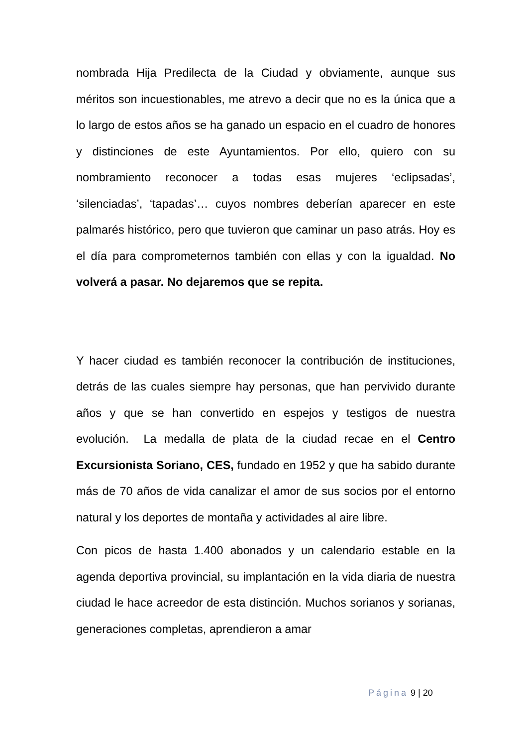nombrada Hija Predilecta de la Ciudad y obviamente, aunque sus méritos son incuestionables, me atrevo a decir que no es la única que a lo largo de estos años se ha ganado un espacio en el cuadro de honores y distinciones de este Ayuntamientos. Por ello, quiero con su nombramiento reconocer a todas esas mujeres ‘eclipsadas’, ‘silenciadas’, ‘tapadas’… cuyos nombres deberían aparecer en este palmarés histórico, pero que tuvieron que caminar un paso atrás. Hoy es el día para comprometernos también con ellas y con la igualdad. No volverá a pasar. No dejaremos que se repita.
Y hacer ciudad es también reconocer la contribución de instituciones, detrás de las cuales siempre hay personas, que han pervivido durante años y que se han convertido en espejos y testigos de nuestra evolución. La medalla de plata de la ciudad recae en el Centro Excursionista Soriano, CES, fundado en 1952 y que ha sabido durante más de 70 años de vida canalizar el amor de sus socios por el entorno natural y los deportes de montaña y actividades al aire libre.
Con picos de hasta 1.400 abonados y un calendario estable en la agenda deportiva provincial, su implantación en la vida diaria de nuestra ciudad le hace acreedor de esta distinción. Muchos sorianos y sorianas, generaciones completas, aprendieron a amar
Página 9 | 20